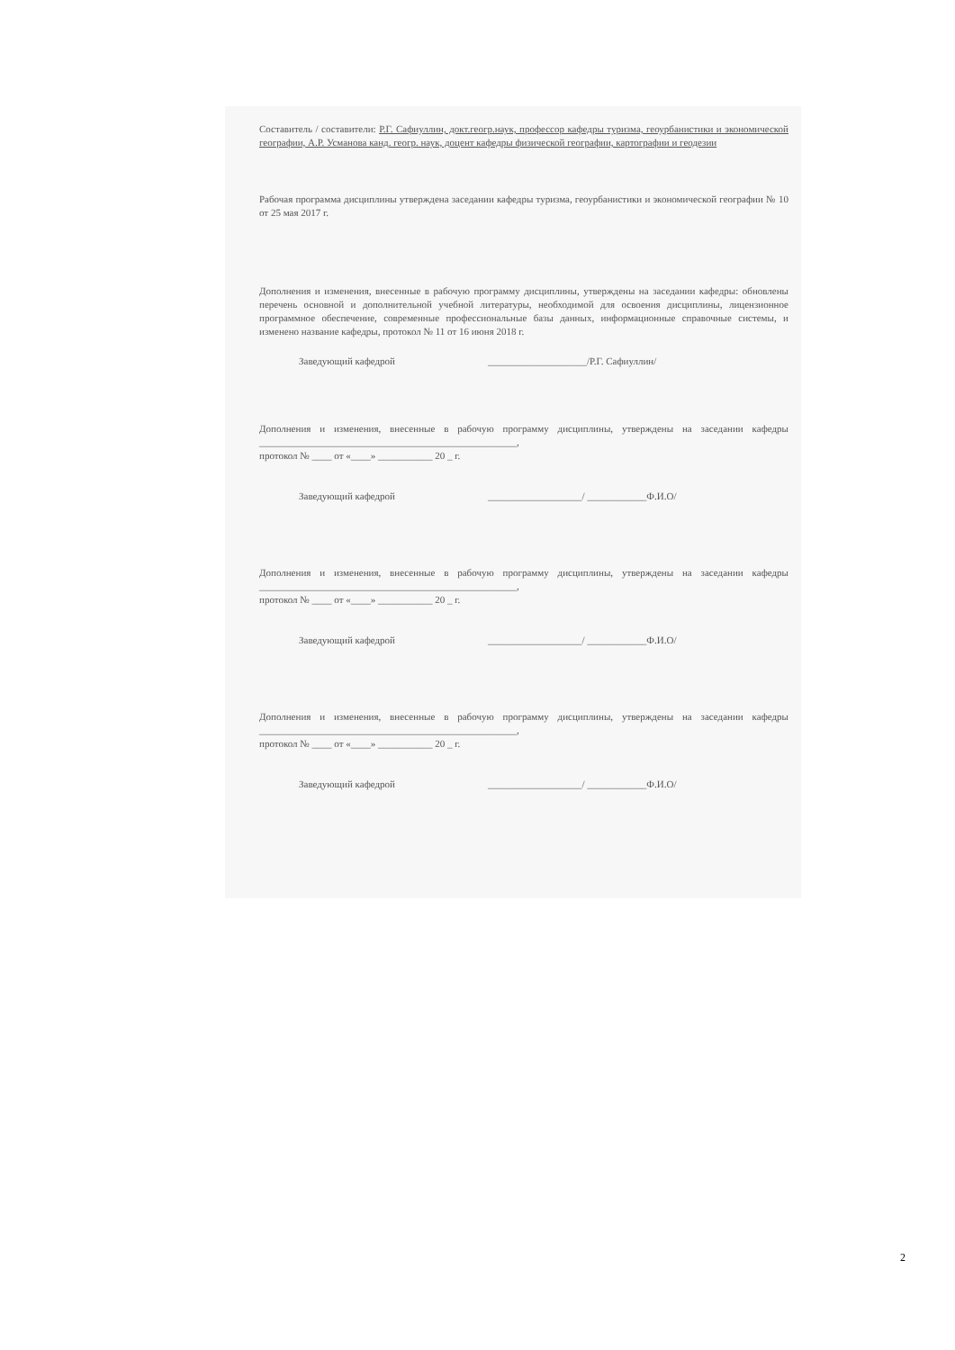Составитель / составители: Р.Г. Сафиуллин, докт.геогр.наук, профессор кафедры туризма, геоурбанистики и экономической географии, А.Р. Усманова канд. геогр. наук, доцент кафедры физической географии, картографии и геодезии
Рабочая программа дисциплины утверждена заседании кафедры туризма, геоурбанистики и экономической географии № 10 от 25 мая 2017 г.
Дополнения и изменения, внесенные в рабочую программу дисциплины, утверждены на заседании кафедры: обновлены перечень основной и дополнительной учебной литературы, необходимой для освоения дисциплины, лицензионное программное обеспечение, современные профессиональные базы данных, информационные справочные системы, и изменено название кафедры, протокол № 11 от 16 июня 2018 г.
Заведующий кафедрой ____________________/Р.Г. Сафиуллин/
Дополнения и изменения, внесенные в рабочую программу дисциплины, утверждены на заседании кафедры ____________________________________________________,
протокол № ____ от «____» ___________ 20 _ г.
Заведующий кафедрой ___________________/ ____________Ф.И.О/
Дополнения и изменения, внесенные в рабочую программу дисциплины, утверждены на заседании кафедры ____________________________________________________,
протокол № ____ от «____» ___________ 20 _ г.
Заведующий кафедрой ___________________/ ____________Ф.И.О/
Дополнения и изменения, внесенные в рабочую программу дисциплины, утверждены на заседании кафедры ____________________________________________________,
протокол № ____ от «____» ___________ 20 _ г.
Заведующий кафедрой ___________________/ ____________Ф.И.О/
2